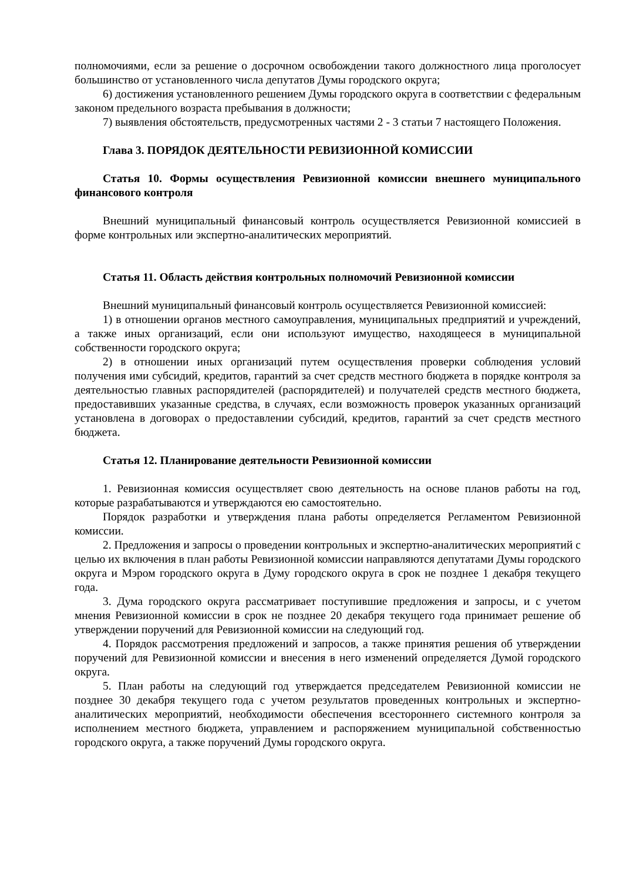полномочиями, если за решение о досрочном освобождении такого должностного лица проголосует большинство от установленного числа депутатов Думы городского округа;
6) достижения установленного решением Думы городского округа в соответствии с федеральным законом предельного возраста пребывания в должности;
7) выявления обстоятельств, предусмотренных частями 2 - 3 статьи 7 настоящего Положения.
Глава 3. ПОРЯДОК ДЕЯТЕЛЬНОСТИ РЕВИЗИОННОЙ КОМИССИИ
Статья 10. Формы осуществления Ревизионной комиссии внешнего муниципального финансового контроля
Внешний муниципальный финансовый контроль осуществляется Ревизионной комиссией в форме контрольных или экспертно-аналитических мероприятий.
Статья 11. Область действия контрольных полномочий Ревизионной комиссии
Внешний муниципальный финансовый контроль осуществляется Ревизионной комиссией:
1) в отношении органов местного самоуправления, муниципальных предприятий и учреждений, а также иных организаций, если они используют имущество, находящееся в муниципальной собственности городского округа;
2) в отношении иных организаций путем осуществления проверки соблюдения условий получения ими субсидий, кредитов, гарантий за счет средств местного бюджета в порядке контроля за деятельностью главных распорядителей (распорядителей) и получателей средств местного бюджета, предоставивших указанные средства, в случаях, если возможность проверок указанных организаций установлена в договорах о предоставлении субсидий, кредитов, гарантий за счет средств местного бюджета.
Статья 12. Планирование деятельности Ревизионной комиссии
1. Ревизионная комиссия осуществляет свою деятельность на основе планов работы на год, которые разрабатываются и утверждаются ею самостоятельно.
Порядок разработки и утверждения плана работы определяется Регламентом Ревизионной комиссии.
2. Предложения и запросы о проведении контрольных и экспертно-аналитических мероприятий с целью их включения в план работы Ревизионной комиссии направляются депутатами Думы городского округа и Мэром городского округа в Думу городского округа в срок не позднее 1 декабря текущего года.
3. Дума городского округа рассматривает поступившие предложения и запросы, и с учетом мнения Ревизионной комиссии в срок не позднее 20 декабря текущего года принимает решение об утверждении поручений для Ревизионной комиссии на следующий год.
4. Порядок рассмотрения предложений и запросов, а также принятия решения об утверждении поручений для Ревизионной комиссии и внесения в него изменений определяется Думой городского округа.
5. План работы на следующий год утверждается председателем Ревизионной комиссии не позднее 30 декабря текущего года с учетом результатов проведенных контрольных и экспертно-аналитических мероприятий, необходимости обеспечения всестороннего системного контроля за исполнением местного бюджета, управлением и распоряжением муниципальной собственностью городского округа, а также поручений Думы городского округа.